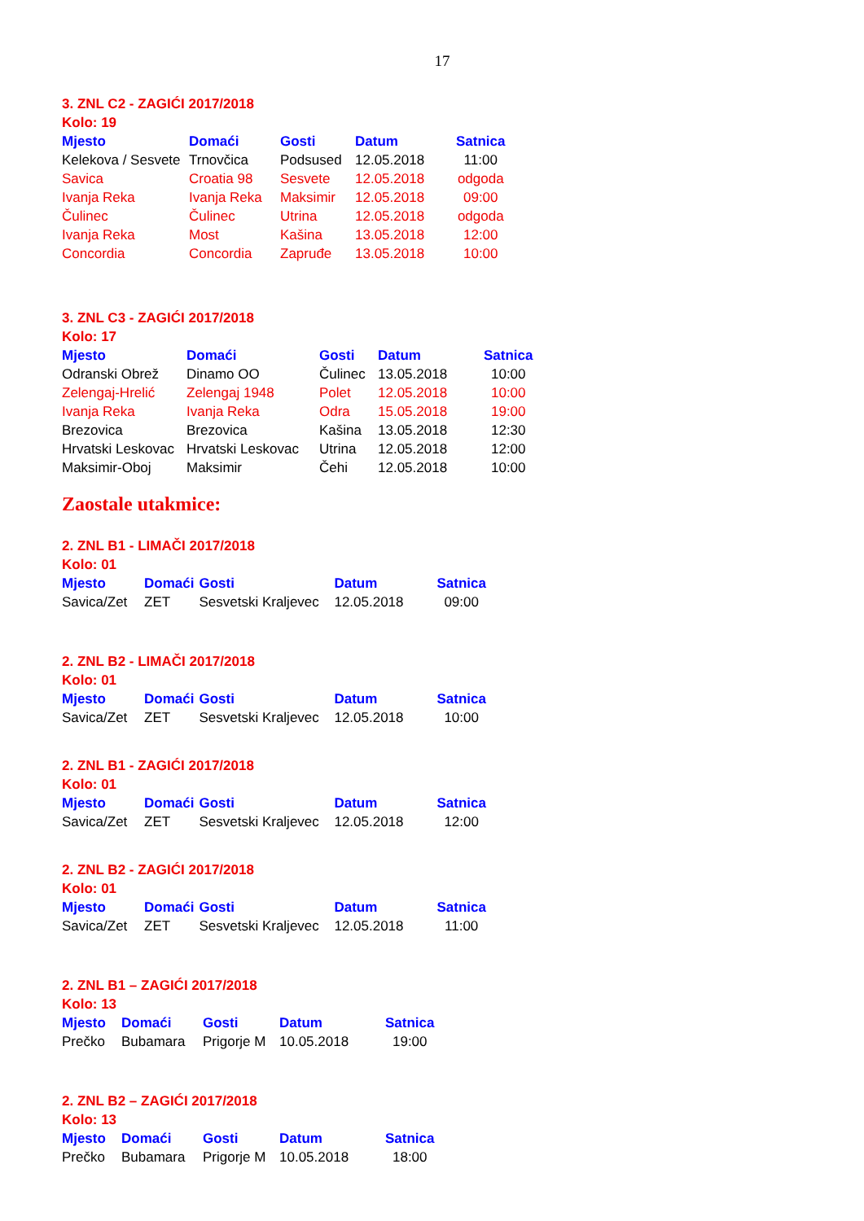17
3. ZNL C2 - ZAGIĆI 2017/2018
Kolo: 19
| Mjesto | Domaći | Gosti | Datum | Satnica |
| --- | --- | --- | --- | --- |
| Kelekova / Sesvete | Trnovčica | Podsused | 12.05.2018 | 11:00 |
| Savica | Croatia 98 | Sesvete | 12.05.2018 | odgoda |
| Ivanja Reka | Ivanja Reka | Maksimir | 12.05.2018 | 09:00 |
| Čulinec | Čulinec | Utrina | 12.05.2018 | odgoda |
| Ivanja Reka | Most | Kašina | 13.05.2018 | 12:00 |
| Concordia | Concordia | Zapruđe | 13.05.2018 | 10:00 |
3. ZNL C3 - ZAGIĆI 2017/2018
Kolo: 17
| Mjesto | Domaći | Gosti | Datum | Satnica |
| --- | --- | --- | --- | --- |
| Odranski Obrež | Dinamo OO | Čulinec | 13.05.2018 | 10:00 |
| Zelengaj-Hrelić | Zelengaj 1948 | Polet | 12.05.2018 | 10:00 |
| Ivanja Reka | Ivanja Reka | Odra | 15.05.2018 | 19:00 |
| Brezovica | Brezovica | Kašina | 13.05.2018 | 12:30 |
| Hrvatski Leskovac | Hrvatski Leskovac | Utrina | 12.05.2018 | 12:00 |
| Maksimir-Oboj | Maksimir | Čehi | 12.05.2018 | 10:00 |
Zaostale utakmice:
2. ZNL B1 - LIMAČI 2017/2018
Kolo: 01
| Mjesto | Domaći | Gosti | Datum | Satnica |
| --- | --- | --- | --- | --- |
| Savica/Zet | ZET | Sesvetski Kraljevec | 12.05.2018 | 09:00 |
2. ZNL B2 - LIMAČI 2017/2018
Kolo: 01
| Mjesto | Domaći | Gosti | Datum | Satnica |
| --- | --- | --- | --- | --- |
| Savica/Zet | ZET | Sesvetski Kraljevec | 12.05.2018 | 10:00 |
2. ZNL B1 - ZAGIĆI 2017/2018
Kolo: 01
| Mjesto | Domaći | Gosti | Datum | Satnica |
| --- | --- | --- | --- | --- |
| Savica/Zet | ZET | Sesvetski Kraljevec | 12.05.2018 | 12:00 |
2. ZNL B2 - ZAGIĆI 2017/2018
Kolo: 01
| Mjesto | Domaći | Gosti | Datum | Satnica |
| --- | --- | --- | --- | --- |
| Savica/Zet | ZET | Sesvetski Kraljevec | 12.05.2018 | 11:00 |
2. ZNL B1 – ZAGIĆI 2017/2018
Kolo: 13
| Mjesto | Domaći | Gosti | Datum | Satnica |
| --- | --- | --- | --- | --- |
| Prečko | Bubamara | Prigorje M | 10.05.2018 | 19:00 |
2. ZNL B2 – ZAGIĆI 2017/2018
Kolo: 13
| Mjesto | Domaći | Gosti | Datum | Satnica |
| --- | --- | --- | --- | --- |
| Prečko | Bubamara | Prigorje M | 10.05.2018 | 18:00 |